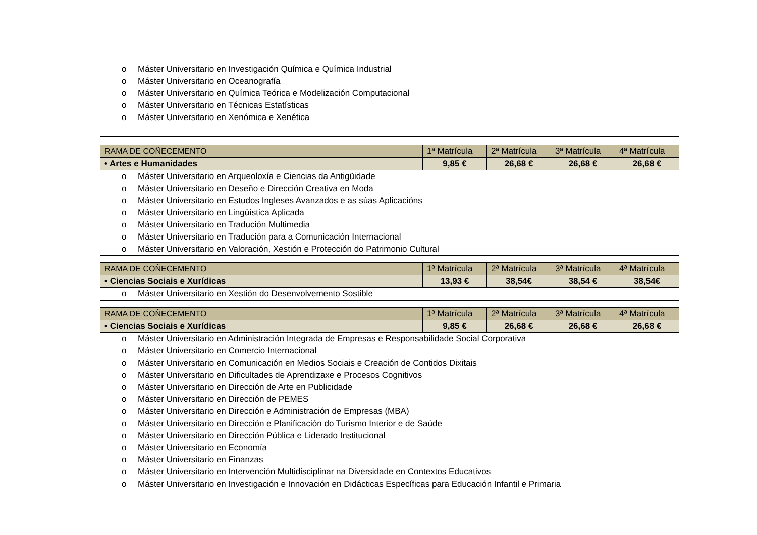o Máster Universitario en Investigación Química e Química Industrial
o Máster Universitario en Oceanografía
o Máster Universitario en Química Teórica e Modelización Computacional
o Máster Universitario en Técnicas Estatísticas
o Máster Universitario en Xenómica e Xenética
| RAMA DE COÑECEMENTO | 1ª Matrícula | 2ª Matrícula | 3ª Matrícula | 4ª Matrícula |
| --- | --- | --- | --- | --- |
| • Artes e Humanidades | 9,85 € | 26,68 € | 26,68 € | 26,68 € |
| o Máster Universitario en Arqueoloxía e Ciencias da Antigüidade o Máster Universitario en Deseño e Dirección Creativa en Moda o Máster Universitario en Estudos Ingleses Avanzados e as súas Aplicacións o Máster Universitario en Lingüística Aplicada o Máster Universitario en Tradución Multimedia o Máster Universitario en Tradución para a Comunicación Internacional o Máster Universitario en Valoración, Xestión e Protección do Patrimonio Cultural | | | | |
| RAMA DE COÑECEMENTO | 1ª Matrícula | 2ª Matrícula | 3ª Matrícula | 4ª Matrícula |
| --- | --- | --- | --- | --- |
| • Ciencias Sociais e Xurídicas | 13,93 € | 38,54€ | 38,54 € | 38,54€ |
| o Máster Universitario en Xestión do Desenvolvemento Sostible | | | | |
| RAMA DE COÑECEMENTO | 1ª Matrícula | 2ª Matrícula | 3ª Matrícula | 4ª Matrícula |
| --- | --- | --- | --- | --- |
| • Ciencias Sociais e Xurídicas | 9,85 € | 26,68 € | 26,68 € | 26,68 € |
| o Máster Universitario en Administración Integrada de Empresas e Responsabilidade Social Corporativa o Máster Universitario en Comercio Internacional o Máster Universitario en Comunicación en Medios Sociais e Creación de Contidos Dixitais o Máster Universitario en Dificultades de Aprendizaxe e Procesos Cognitivos o Máster Universitario en Dirección de Arte en Publicidade o Máster Universitario en Dirección de PEMES o Máster Universitario en Dirección e Administración de Empresas (MBA) o Máster Universitario en Dirección e Planificación do Turismo Interior e de Saúde o Máster Universitario en Dirección Pública e Liderado Institucional o Máster Universitario en Economía o Máster Universitario en Finanzas o Máster Universitario en Intervención Multidisciplinar na Diversidade en Contextos Educativos o Máster Universitario en Investigación e Innovación en Didácticas Específicas para Educación Infantil e Primaria | | | | |